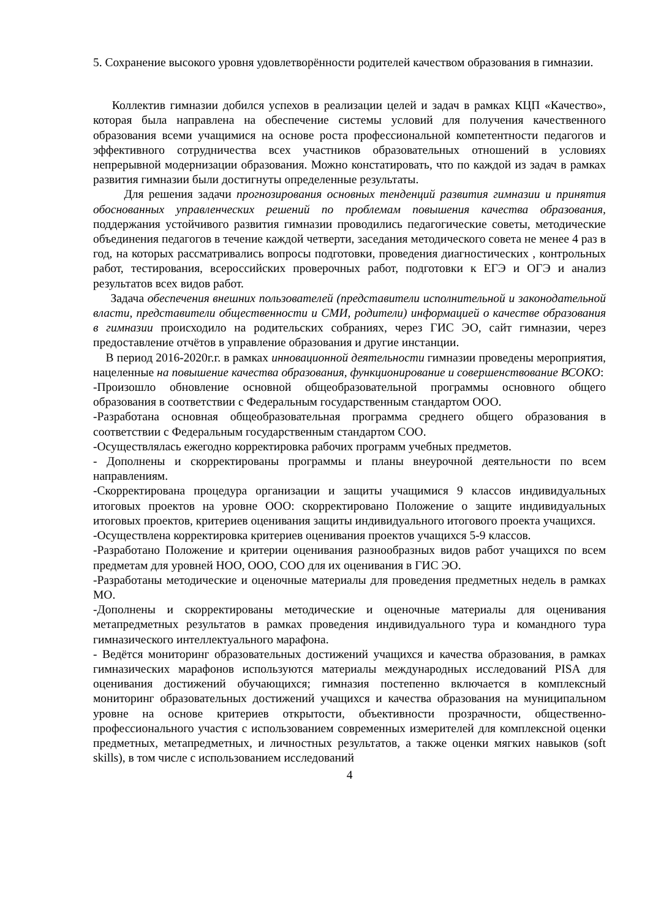5. Сохранение высокого уровня удовлетворённости родителей качеством образования в гимназии.
Коллектив гимназии добился успехов в реализации целей и задач в рамках КЦП «Качество», которая была направлена на обеспечение системы условий для получения качественного образования всеми учащимися на основе роста профессиональной компетентности педагогов и эффективного сотрудничества всех участников образовательных отношений в условиях непрерывной модернизации образования. Можно констатировать, что по каждой из задач в рамках развития гимназии были достигнуты определенные результаты.
Для решения задачи прогнозирования основных тенденций развития гимназии и принятия обоснованных управленческих решений по проблемам повышения качества образования, поддержания устойчивого развития гимназии проводились педагогические советы, методические объединения педагогов в течение каждой четверти, заседания методического совета не менее 4 раз в год, на которых рассматривались вопросы подготовки, проведения диагностических , контрольных работ, тестирования, всероссийских проверочных работ, подготовки к ЕГЭ и ОГЭ и анализ результатов всех видов работ.
Задача обеспечения внешних пользователей (представители исполнительной и законодательной власти, представители общественности и СМИ, родители) информацией о качестве образования в гимназии происходило на родительских собраниях, через ГИС ЭО, сайт гимназии, через предоставление отчётов в управление образования и другие инстанции.
В период 2016-2020г.г. в рамках инновационной деятельности гимназии проведены мероприятия, нацеленные на повышение качества образования, функционирование и совершенствование ВСОКО:
-Произошло обновление основной общеобразовательной программы основного общего образования в соответствии с Федеральным государственным стандартом ООО.
-Разработана основная общеобразовательная программа среднего общего образования в соответствии с Федеральным государственным стандартом СОО.
-Осуществлялась ежегодно корректировка рабочих программ учебных предметов.
- Дополнены и скорректированы программы и планы внеурочной деятельности по всем направлениям.
-Скорректирована процедура организации и защиты учащимися 9 классов индивидуальных итоговых проектов на уровне ООО: скорректировано Положение о защите индивидуальных итоговых проектов, критериев оценивания защиты индивидуального итогового проекта учащихся.
-Осуществлена корректировка критериев оценивания проектов учащихся 5-9 классов.
-Разработано Положение и критерии оценивания разнообразных видов работ учащихся по всем предметам для уровней НОО, ООО, СОО для их оценивания в ГИС ЭО.
-Разработаны методические и оценочные материалы для проведения предметных недель в рамках МО.
-Дополнены и скорректированы методические и оценочные материалы для оценивания метапредметных результатов в рамках проведения индивидуального тура и командного тура гимназического интеллектуального марафона.
- Ведётся мониторинг образовательных достижений учащихся и качества образования, в рамках гимназических марафонов используются материалы международных исследований PISA для оценивания достижений обучающихся; гимназия постепенно включается в комплексный мониторинг образовательных достижений учащихся и качества образования на муниципальном уровне на основе критериев открытости, объективности прозрачности, общественно-профессионального участия с использованием современных измерителей для комплексной оценки предметных, метапредметных, и личностных результатов, а также оценки мягких навыков (soft skills), в том числе с использованием исследований
4